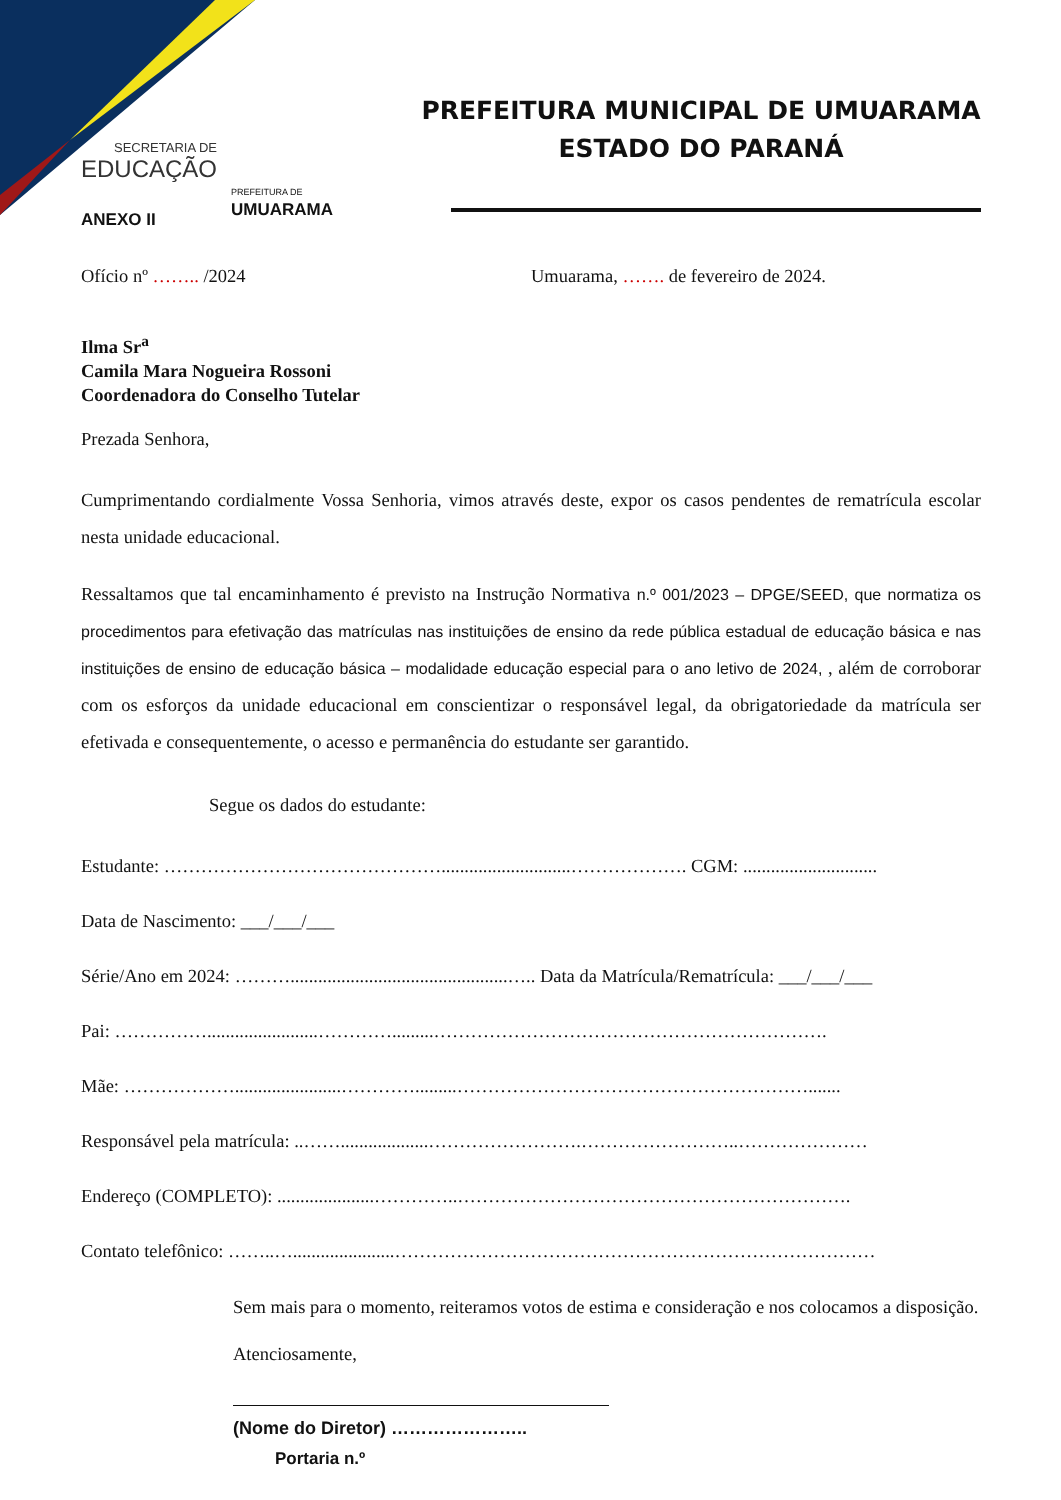SECRETARIA DE
EDUCAÇÃO
PREFEITURA DE
UMUARAMA
PREFEITURA MUNICIPAL DE UMUARAMA
ESTADO DO PARANÁ
ANEXO II
Ofício nº …….. /2024 Umuarama, ……. de fevereiro de 2024.
Ilma Sr<sup>a</sup>
Camila Mara Nogueira Rossoni
Coordenadora do Conselho Tutelar
Prezada Senhora,
Cumprimentando cordialmente Vossa Senhoria, vimos através deste, expor os casos pendentes de rematrícula escolar nesta unidade educacional.
Ressaltamos que tal encaminhamento é previsto na Instrução Normativa n.º 001/2023 – DPGE/SEED, que normatiza os procedimentos para efetivação das matrículas nas instituições de ensino da rede pública estadual de educação básica e nas instituições de ensino de educação básica – modalidade educação especial para o ano letivo de 2024, , além de corroborar com os esforços da unidade educacional em conscientizar o responsável legal, da obrigatoriedade da matrícula ser efetivada e consequentemente, o acesso e permanência do estudante ser garantido.
Segue os dados do estudante:
Estudante: ………………………………………............................………………. CGM: .............................
Data de Nascimento: ___/___/___
Série/Ano em 2024: ………...............................................….. Data da Matrícula/Rematrícula: ___/___/___
Pai: ……………........................………….........……………………………………………………….
Mãe: ……………….......................………….........………………………………………………….......
Responsável pela matrícula: ..……...................…………………….……………………..…………………
Endereço (COMPLETO): .....................…………..……………………………………………………….
Contato telefônico: ……..…......................……………………………………………………………………
Sem mais para o momento, reiteramos votos de estima e consideração e nos colocamos a disposição.
Atenciosamente,
(Nome do Diretor) …………………..
Portaria n.º